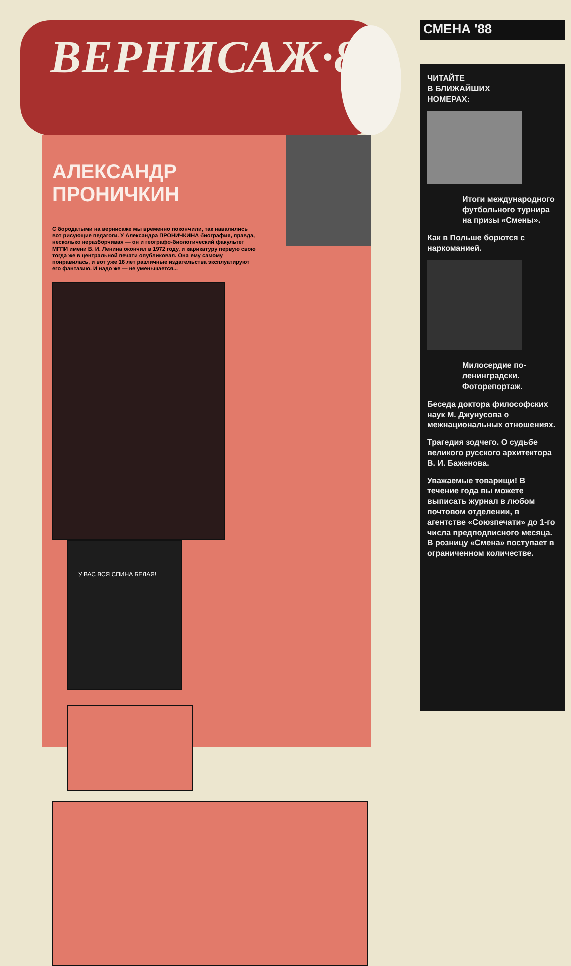ВЕРНИСАЖ·88
АЛЕКСАНДР ПРОНИЧКИН
С бородатыми на вернисаже мы временно покончили, так навалились вот рисующие педагоги. У Александра ПРОНИЧКИНА биография, правда, несколько неразборчивая — он и географо-биологический факультет МГПИ имени В. И. Ленина окончил в 1972 году, и карикатуру первую свою тогда же в центральной печати опубликовал. Она ему самому понравилась, и вот уже 16 лет различные издательства эксплуатируют его фантазию. И надо же — не уменьшается...
У ВАС ВСЯ СПИНА БЕЛАЯ!
СМЕНА '88
ЧИТАЙТЕ
В БЛИЖАЙШИХ
НОМЕРАХ:
Итоги международного футбольного турнира на призы «Смены».
Как в Польше борются с наркоманией.
Милосердие по-ленинградски. Фоторепортаж.
Беседа доктора философских наук М. Джунусова о межнациональных отношениях.
Трагедия зодчего. О судьбе великого русского архитектора В. И. Баженова.
Уважаемые товарищи! В течение года вы можете выписать журнал в любом почтовом отделении, в агентстве «Союзпечати» до 1-го числа предподписного месяца. В розницу «Смена» поступает в ограниченном количестве.